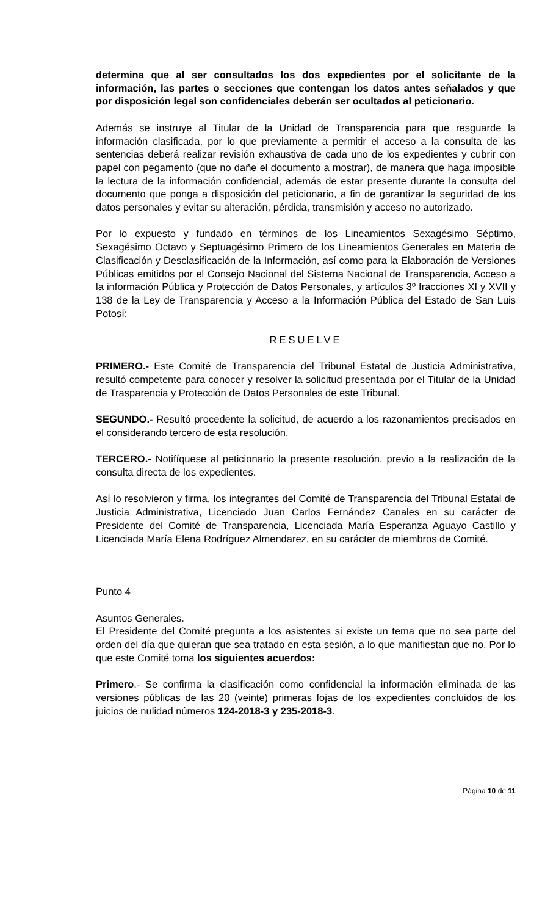determina que al ser consultados los dos expedientes por el solicitante de la información, las partes o secciones que contengan los datos antes señalados y que por disposición legal son confidenciales deberán ser ocultados al peticionario.
Además se instruye al Titular de la Unidad de Transparencia para que resguarde la información clasificada, por lo que previamente a permitir el acceso a la consulta de las sentencias deberá realizar revisión exhaustiva de cada uno de los expedientes y cubrir con papel con pegamento (que no dañe el documento a mostrar), de manera que haga imposible la lectura de la información confidencial, además de estar presente durante la consulta del documento que ponga a disposición del peticionario, a fin de garantizar la seguridad de los datos personales y evitar su alteración, pérdida, transmisión y acceso no autorizado.
Por lo expuesto y fundado en términos de los Lineamientos Sexagésimo Séptimo, Sexagésimo Octavo y Septuagésimo Primero de los Lineamientos Generales en Materia de Clasificación y Desclasificación de la Información, así como para la Elaboración de Versiones Públicas emitidos por el Consejo Nacional del Sistema Nacional de Transparencia, Acceso a la información Pública y Protección de Datos Personales, y artículos 3º fracciones XI y XVII y 138 de la Ley de Transparencia y Acceso a la Información Pública del Estado de San Luis Potosí;
RESUELVE
PRIMERO.- Este Comité de Transparencia del Tribunal Estatal de Justicia Administrativa, resultó competente para conocer y resolver la solicitud presentada por el Titular de la Unidad de Trasparencia y Protección de Datos Personales de este Tribunal.
SEGUNDO.- Resultó procedente la solicitud, de acuerdo a los razonamientos precisados en el considerando tercero de esta resolución.
TERCERO.- Notifíquese al peticionario la presente resolución, previo a la realización de la consulta directa de los expedientes.
Así lo resolvieron y firma, los integrantes del Comité de Transparencia del Tribunal Estatal de Justicia Administrativa, Licenciado Juan Carlos Fernández Canales en su carácter de Presidente del Comité de Transparencia, Licenciada María Esperanza Aguayo Castillo y Licenciada María Elena Rodríguez Almendarez, en su carácter de miembros de Comité.
Punto 4
Asuntos Generales.
El Presidente del Comité pregunta a los asistentes si existe un tema que no sea parte del orden del día que quieran que sea tratado en esta sesión, a lo que manifiestan que no. Por lo que este Comité toma los siguientes acuerdos:
Primero.- Se confirma la clasificación como confidencial la información eliminada de las versiones públicas de las 20 (veinte) primeras fojas de los expedientes concluidos de los juicios de nulidad números 124-2018-3 y 235-2018-3.
Página 10 de 11